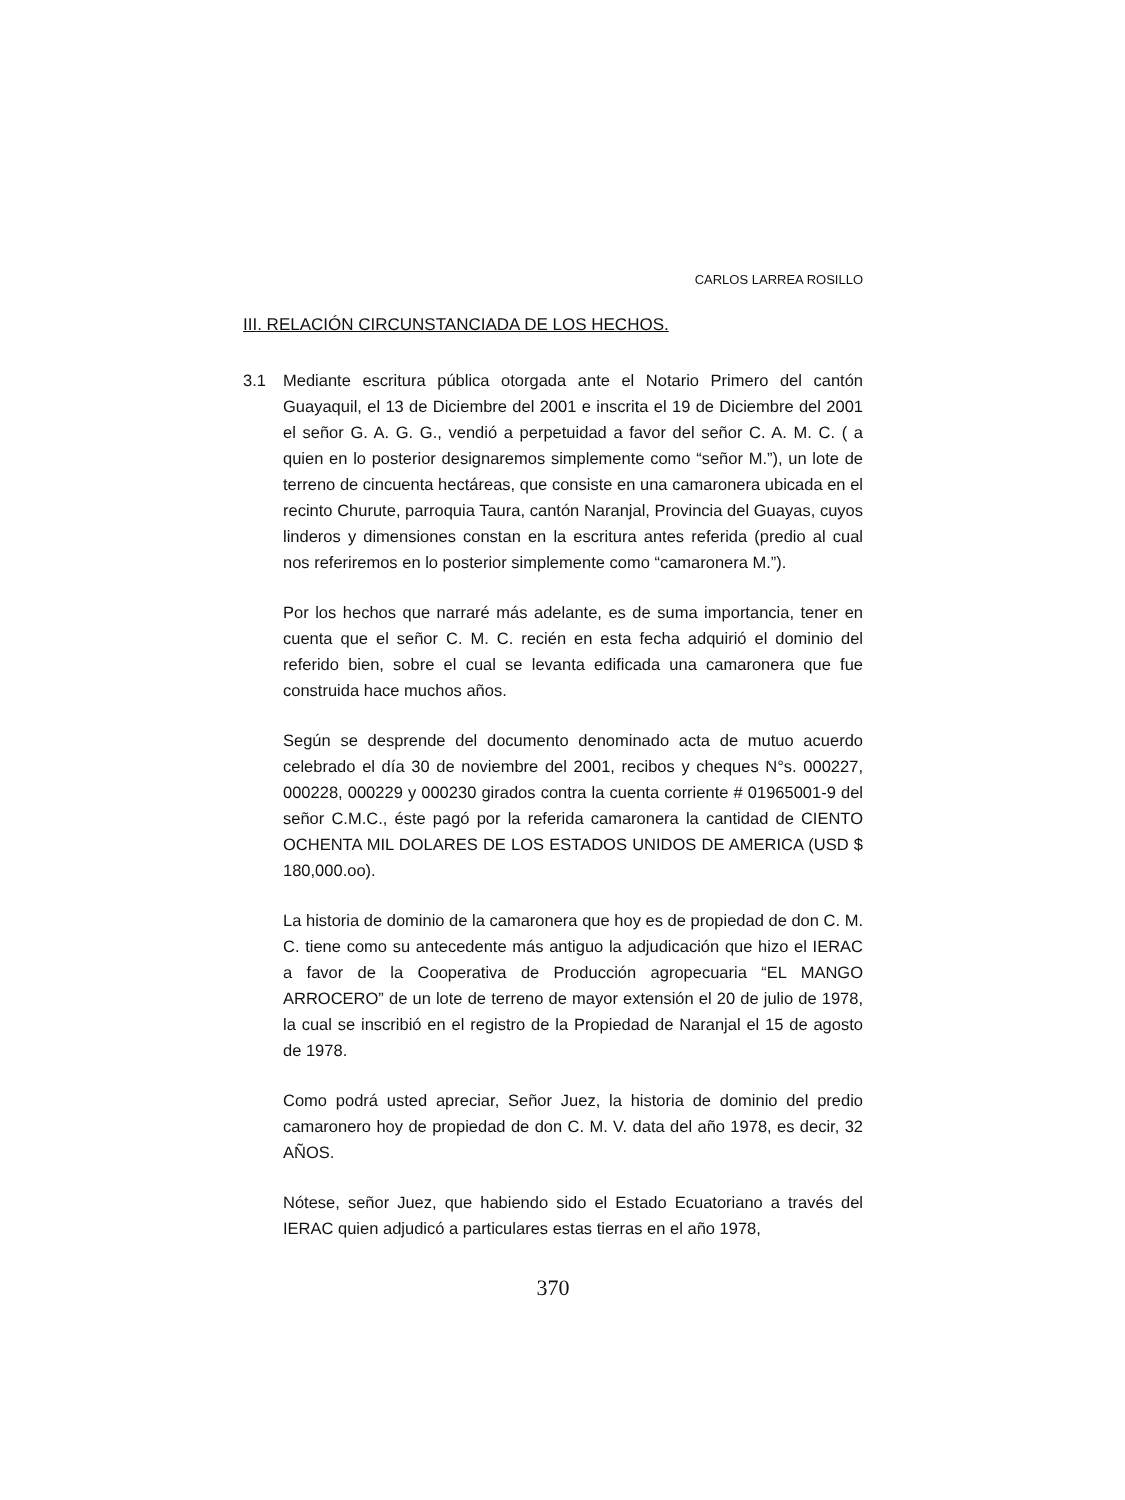CARLOS LARREA ROSILLO
III. RELACIÓN CIRCUNSTANCIADA DE LOS HECHOS.
3.1 Mediante escritura pública otorgada ante el Notario Primero del cantón Guayaquil, el 13 de Diciembre del 2001 e inscrita el 19 de Diciembre del 2001 el señor G. A. G. G., vendió a perpetuidad a favor del señor C. A. M. C. ( a quien en lo posterior designaremos simplemente como “señor M.”), un lote de terreno de cincuenta hectáreas, que consiste en una camaronera ubicada en el recinto Churute, parroquia Taura, cantón Naranjal, Provincia del Guayas, cuyos linderos y dimensiones constan en la escritura antes referida (predio al cual nos referiremos en lo posterior simplemente como “camaronera M.”).
Por los hechos que narraré más adelante, es de suma importancia, tener en cuenta que el señor C. M. C. recién en esta fecha adquirió el dominio del referido bien, sobre el cual se levanta edificada una camaronera que fue construida hace muchos años.
Según se desprende del documento denominado acta de mutuo acuerdo celebrado el día 30 de noviembre del 2001, recibos y cheques N°s. 000227, 000228, 000229 y 000230 girados contra la cuenta corriente # 01965001-9 del señor C.M.C., éste pagó por la referida camaronera la cantidad de CIENTO OCHENTA MIL DOLARES DE LOS ESTADOS UNIDOS DE AMERICA (USD $ 180,000.oo).
La historia de dominio de la camaronera que hoy es de propiedad de don C. M. C. tiene como su antecedente más antiguo la adjudicación que hizo el IERAC a favor de la Cooperativa de Producción agropecuaria “EL MANGO ARROCERO” de un lote de terreno de mayor extensión el 20 de julio de 1978, la cual se inscribió en el registro de la Propiedad de Naranjal el 15 de agosto de 1978.
Como podrá usted apreciar, Señor Juez, la historia de dominio del predio camaronero hoy de propiedad de don C. M. V. data del año 1978, es decir, 32 AÑOS.
Nótese, señor Juez, que habiendo sido el Estado Ecuatoriano a través del IERAC quien adjudicó a particulares estas tierras en el año 1978,
370